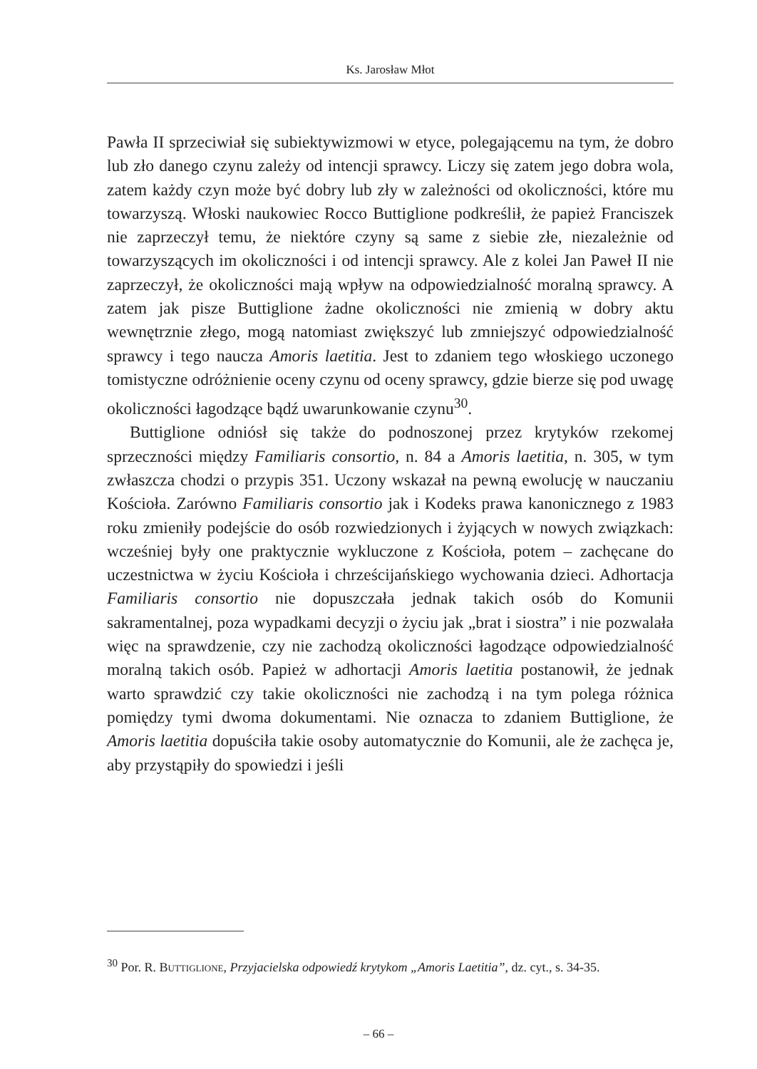Ks. Jarosław Młot
Pawła II sprzeciwiał się subiektywizmowi w etyce, polegającemu na tym, że dobro lub zło danego czynu zależy od intencji sprawcy. Liczy się zatem jego dobra wola, zatem każdy czyn może być dobry lub zły w zależności od okoliczności, które mu towarzyszą. Włoski naukowiec Rocco Buttiglione podkreślił, że papież Franciszek nie zaprzeczył temu, że niektóre czyny są same z siebie złe, niezależnie od towarzyszących im okoliczności i od intencji sprawcy. Ale z kolei Jan Paweł II nie zaprzeczył, że okoliczności mają wpływ na odpowiedzialność moralną sprawcy. A zatem jak pisze Buttiglione żadne okoliczności nie zmienią w dobry aktu wewnętrznie złego, mogą natomiast zwiększyć lub zmniejszyć odpowiedzialność sprawcy i tego naucza Amoris laetitia. Jest to zdaniem tego włoskiego uczonego tomistyczne odróżnienie oceny czynu od oceny sprawcy, gdzie bierze się pod uwagę okoliczności łagodzące bądź uwarunkowanie czynu<sup>30</sup>.
Buttiglione odniósł się także do podnoszonej przez krytyków rzekomej sprzeczności między Familiaris consortio, n. 84 a Amoris laetitia, n. 305, w tym zwłaszcza chodzi o przypis 351. Uczony wskazał na pewną ewolucję w nauczaniu Kościoła. Zarówno Familiaris consortio jak i Kodeks prawa kanonicznego z 1983 roku zmieniły podejście do osób rozwiedzionych i żyjących w nowych związkach: wcześniej były one praktycznie wykluczone z Kościoła, potem – zachęcane do uczestnictwa w życiu Kościoła i chrześcijańskiego wychowania dzieci. Adhortacja Familiaris consortio nie dopuszczała jednak takich osób do Komunii sakramentalnej, poza wypadkami decyzji o życiu jak „brat i siostra” i nie pozwalała więc na sprawdzenie, czy nie zachodzą okoliczności łagodzące odpowiedzialność moralną takich osób. Papież w adhortacji Amoris laetitia postanowił, że jednak warto sprawdzić czy takie okoliczności nie zachodzą i na tym polega różnica pomiędzy tymi dwoma dokumentami. Nie oznacza to zdaniem Buttiglione, że Amoris laetitia dopuściła takie osoby automatycznie do Komunii, ale że zachęca je, aby przystąpiły do spowiedzi i jeśli
<sup>30</sup> Por. R. Buttiglione, Przyjacielska odpowiedź krytykom „Amoris Laetitia”, dz. cyt., s. 34-35.
– 66 –